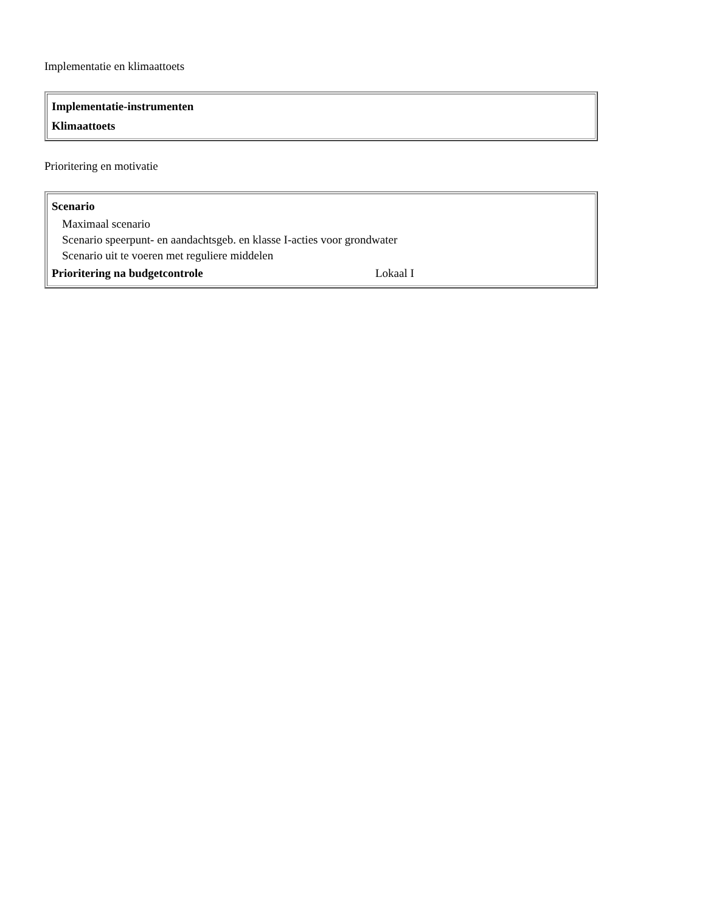Implementatie en klimaattoets
| Implementatie-instrumenten Klimaattoets |
Prioritering en motivatie
| Scenario Maximaal scenario Scenario speerpunt- en aandachtsgeb. en klasse I-acties voor grondwater Scenario uit te voeren met reguliere middelen Prioritering na budgetcontrole Lokaal I |